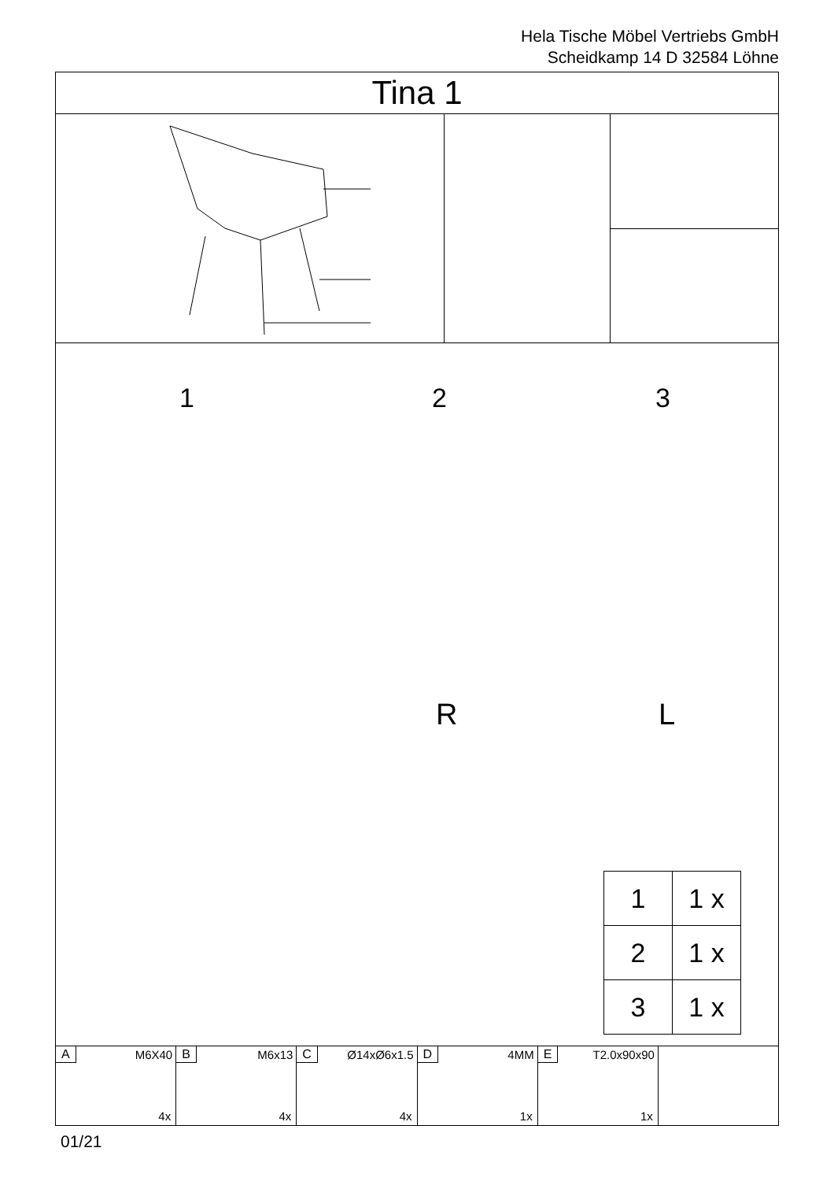Hela Tische Möbel Vertriebs GmbH
Scheidkamp 14 D 32584 Löhne
Tina 1
1 2 3
R L
| 1 | 1 x |
| 2 | 1 x |
| 3 | 1 x |
A M6X40
4x
B M6x13
4x
C Ø14xØ6x1.5
4x
D 4MM
1x
E T2.0x90x90
1x
01/21